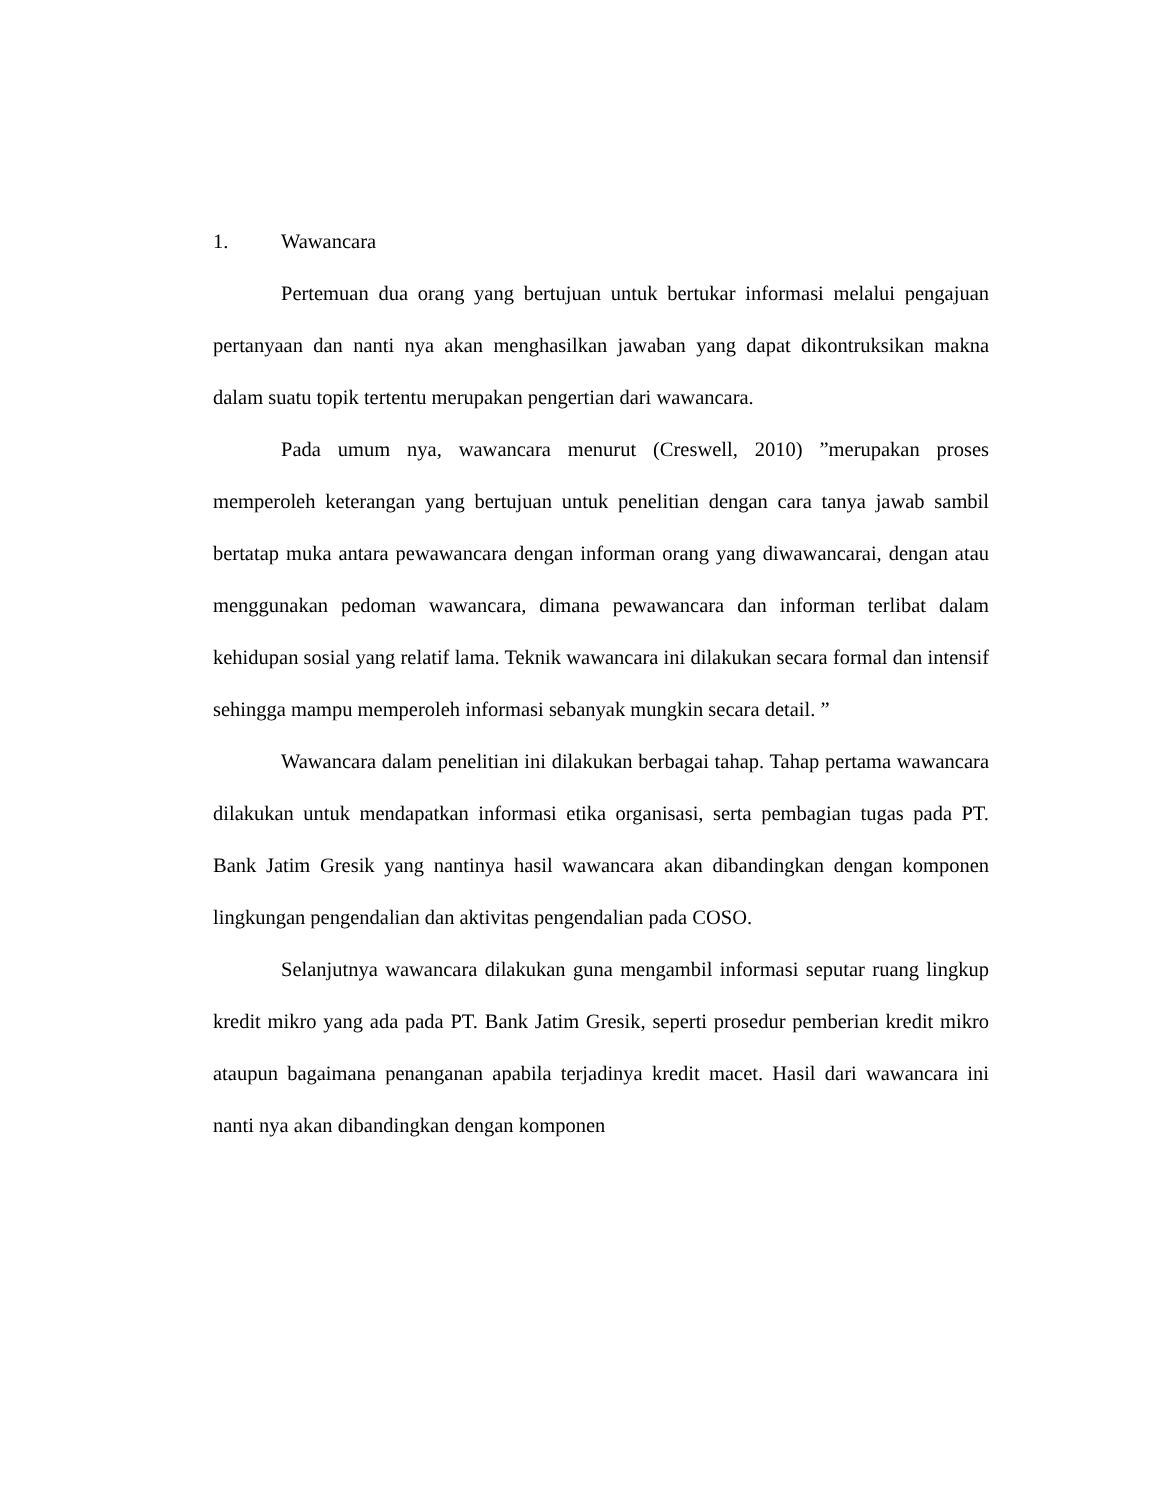1. Wawancara
Pertemuan dua orang yang bertujuan untuk bertukar informasi melalui pengajuan pertanyaan dan nanti nya akan menghasilkan jawaban yang dapat dikontruksikan makna dalam suatu topik tertentu merupakan pengertian dari wawancara.
Pada umum nya, wawancara menurut (Creswell, 2010) ”merupakan proses memperoleh keterangan yang bertujuan untuk penelitian dengan cara tanya jawab sambil bertatap muka antara pewawancara dengan informan orang yang diwawancarai, dengan atau menggunakan pedoman wawancara, dimana pewawancara dan informan terlibat dalam kehidupan sosial yang relatif lama. Teknik wawancara ini dilakukan secara formal dan intensif sehingga mampu memperoleh informasi sebanyak mungkin secara detail. ”
Wawancara dalam penelitian ini dilakukan berbagai tahap. Tahap pertama wawancara dilakukan untuk mendapatkan informasi etika organisasi, serta pembagian tugas pada PT. Bank Jatim Gresik yang nantinya hasil wawancara akan dibandingkan dengan komponen lingkungan pengendalian dan aktivitas pengendalian pada COSO.
Selanjutnya wawancara dilakukan guna mengambil informasi seputar ruang lingkup kredit mikro yang ada pada PT. Bank Jatim Gresik, seperti prosedur pemberian kredit mikro ataupun bagaimana penanganan apabila terjadinya kredit macet. Hasil dari wawancara ini nanti nya akan dibandingkan dengan komponen